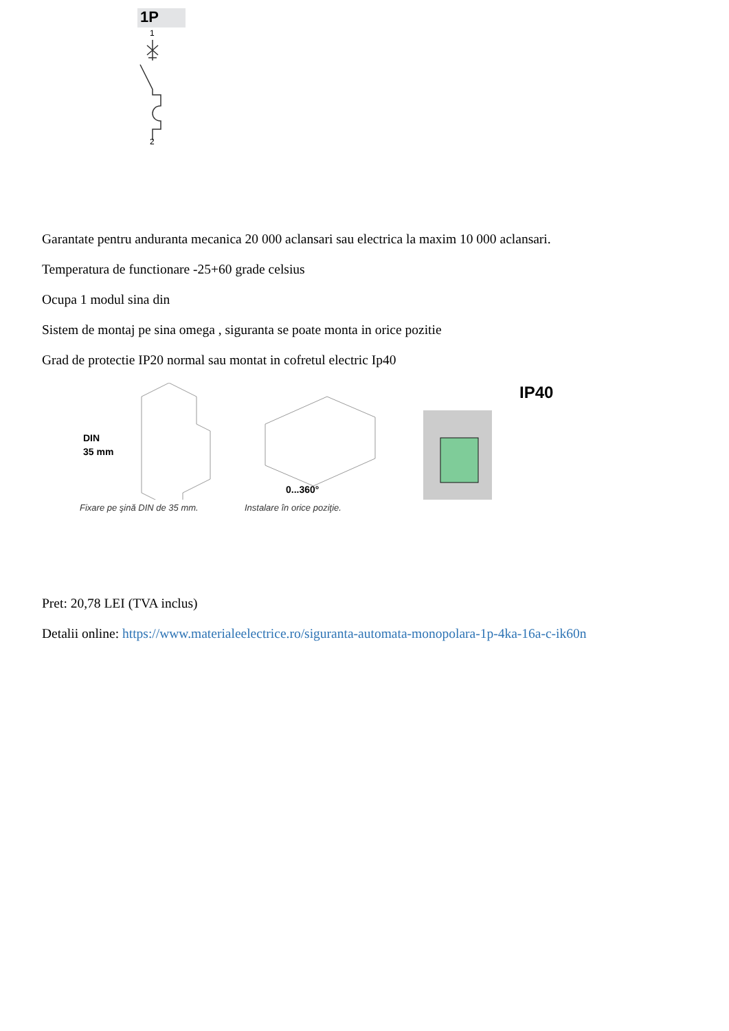1P
1
2
Garantate pentru anduranta mecanica 20 000 aclansari sau electrica la maxim 10 000 aclansari.
Temperatura de functionare -25+60 grade celsius
Ocupa 1 modul sina din
Sistem de montaj pe sina omega , siguranta se poate monta in orice pozitie
Grad de protectie IP20 normal sau montat in cofretul electric Ip40
DIN
35 mm
Fixare pe şină DIN de 35 mm.
0...360°
Instalare în orice poziţie.
IP40
Pret: 20,78 LEI (TVA inclus)
Detalii online: https://www.materialeelectrice.ro/siguranta-automata-monopolara-1p-4ka-16a-c-ik60n